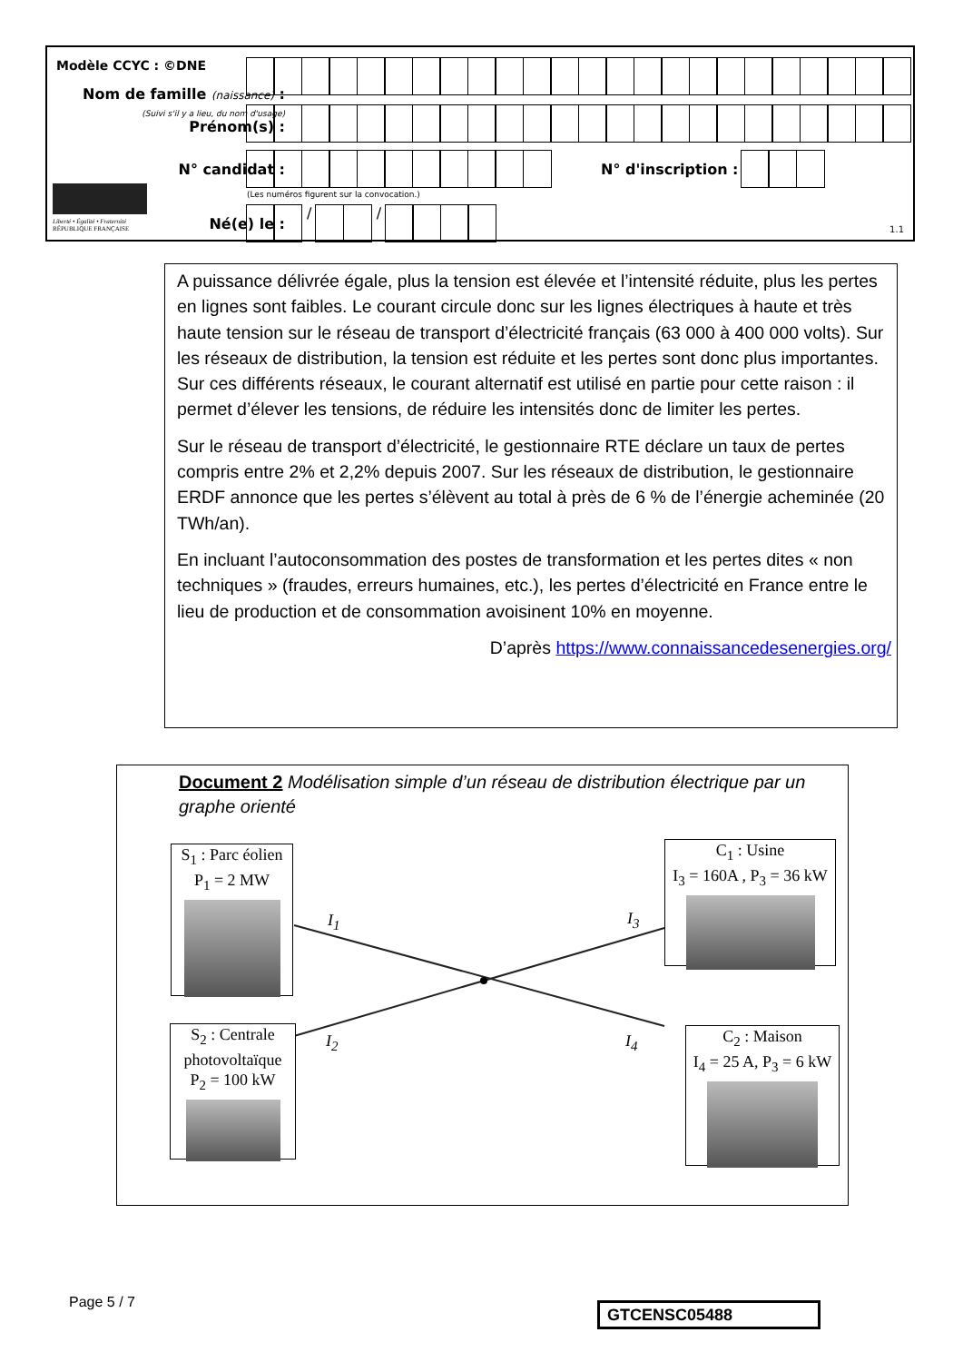Modèle CCYC : ©DNE
Nom de famille (naissance) :
(Suivi s'il y a lieu, du nom d'usage)
Prénom(s) :
N° candidat : N° d'inscription :
(Les numéros figurent sur la convocation.)
Liberté • Égalité • Fraternité
RÉPUBLIQUE FRANÇAISE
Né(e) le :
/ /
1.1
A puissance délivrée égale, plus la tension est élevée et l’intensité réduite, plus les pertes en lignes sont faibles. Le courant circule donc sur les lignes électriques à haute et très haute tension sur le réseau de transport d’électricité français (63 000 à 400 000 volts). Sur les réseaux de distribution, la tension est réduite et les pertes sont donc plus importantes. Sur ces différents réseaux, le courant alternatif est utilisé en partie pour cette raison : il permet d’élever les tensions, de réduire les intensités donc de limiter les pertes.
Sur le réseau de transport d’électricité, le gestionnaire RTE déclare un taux de pertes compris entre 2% et 2,2% depuis 2007. Sur les réseaux de distribution, le gestionnaire ERDF annonce que les pertes s’élèvent au total à près de 6 % de l’énergie acheminée (20 TWh/an).
En incluant l’autoconsommation des postes de transformation et les pertes dites « non techniques » (fraudes, erreurs humaines, etc.), les pertes d’électricité en France entre le lieu de production et de consommation avoisinent 10% en moyenne.
D’après https://www.connaissancedesenergies.org/
Document 2 Modélisation simple d’un réseau de distribution électrique par un graphe orienté
S<sub>1</sub> : Parc éolien
P<sub>1</sub> = 2 MW
S<sub>2</sub> : Centrale photovoltaïque
P<sub>2</sub> = 100 kW
C<sub>1</sub> : Usine
I<sub>3</sub> = 160A , P<sub>3</sub> = 36 kW
C<sub>2</sub> : Maison
I<sub>4</sub> = 25 A, P<sub>3</sub> = 6 kW
I<sub>1</sub>
I<sub>2</sub>
I<sub>3</sub>
I<sub>4</sub>
Page 5 / 7 GTCENSC05488